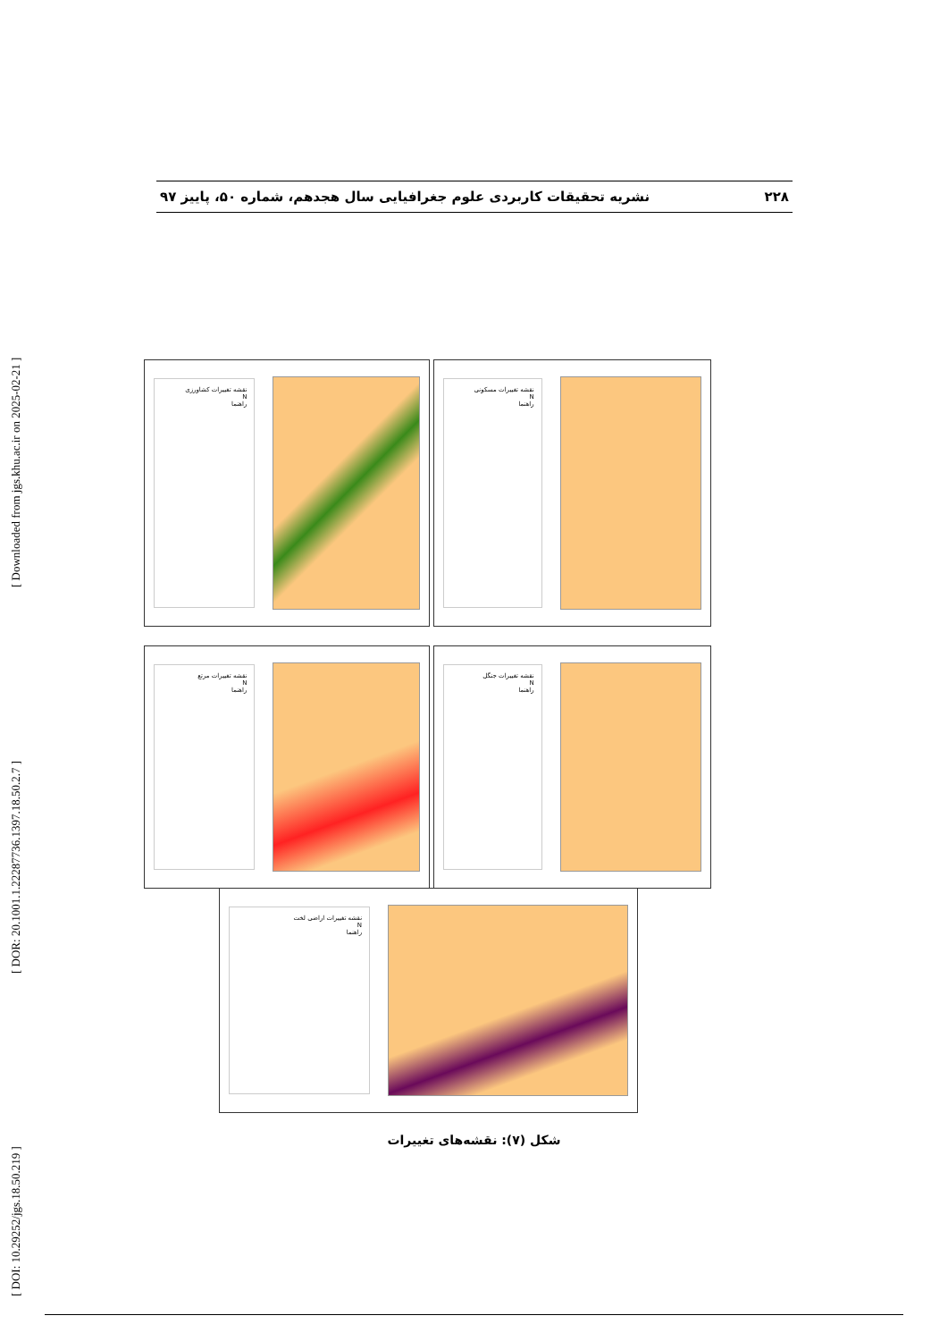[ DOI: 10.29252/jgs.18.50.219 ] [ DOR: 20.1001.1.22287736.1397.18.50.2.7 ] [ Downloaded from jgs.khu.ac.ir on 2025-02-21 ]
۲۲۸ نشریه تحقیقات کاربردی علوم جغرافیایی سال هجدهم، شماره ۵۰، پاییز ۹۷
نقشه تغییرات کشاورزی
N
راهنما
نقشه تغییرات مسکونی
N
راهنما
نقشه تغییرات مرتع
N
راهنما
نقشه تغییرات جنگل
N
راهنما
نقشه تغییرات اراضی لخت
N
راهنما
شکل (۷): نقشه‌های تغییرات